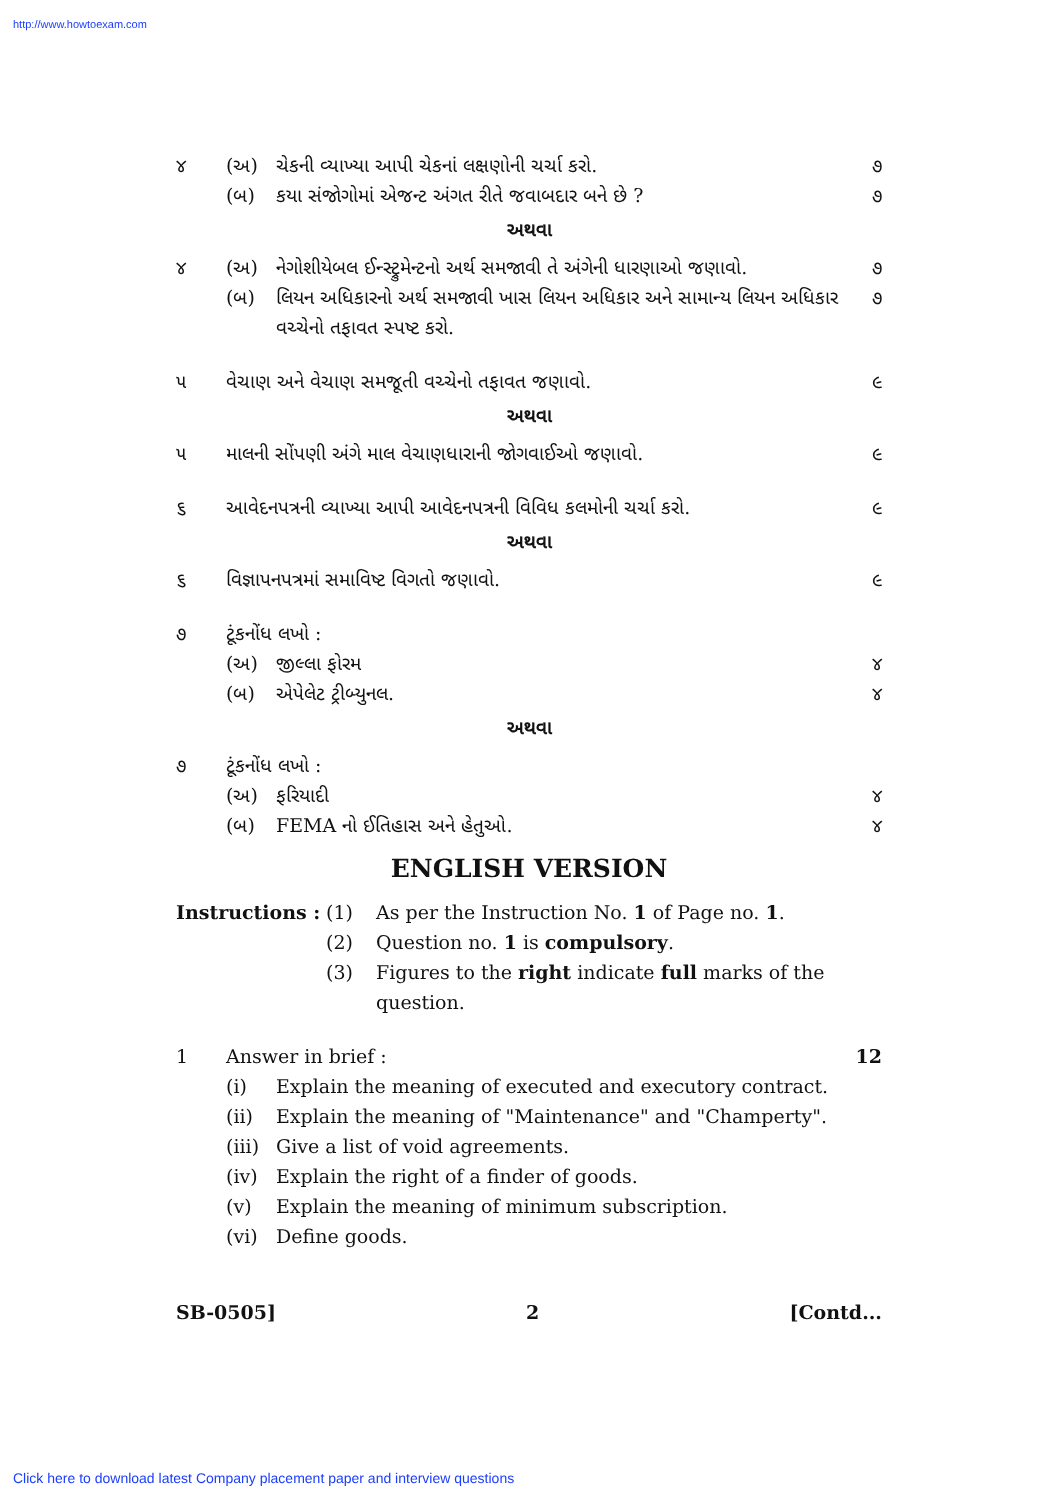http://www.howtoexam.com
૪ (અ) ચેકની વ્યાખ્યા આપી ચેકનાં લક્ષણોની ચર્ચા કરો. ૭
(બ) કયા સંજોગોમાં એજન્ટ અંગત રીતે જવાબદાર બને છે ? ૭
અથવા
૪ (અ) નેગોશીયેબલ ઈન્સ્ટ્રુમેન્ટનો અર્થ સમજાવી તે અંગેની ધારણાઓ જણાવો. ૭
(બ) લિયન અધિકારનો અર્થ સમજાવી ખાસ લિયન અધિકાર અને સામાન્ય લિયન અધિકાર વચ્ચેનો તફાવત સ્પષ્ટ કરો. ૭
૫ વેચાણ અને વેચાણ સમજૂતી વચ્ચેનો તફાવત જણાવો. ૯
અથવા
૫ માલની સોંપણી અંગે માલ વેચાણધારાની જોગવાઈઓ જણાવો. ૯
૬ આવેદનપત્રની વ્યાખ્યા આપી આવેદનપત્રની વિવિધ કલમોની ચર્ચા કરો. ૯
અથવા
૬ વિજ્ઞાપનપત્રમાં સમાવિષ્ટ વિગતો જણાવો. ૯
૭ ટૂંકનોંધ લખો :
(અ) જીલ્લા ફોરમ ૪
(બ) એપેલેટ ટ્રીબ્યુનલ. ૪
અથવા
૭ ટૂંકનોંધ લખો :
(અ) ફરિયાદી ૪
(બ) FEMA નો ઈતિહાસ અને હેતુઓ. ૪
ENGLISH VERSION
Instructions : (1) As per the Instruction No. 1 of Page no. 1.
(2) Question no. 1 is compulsory.
(3) Figures to the right indicate full marks of the question.
1 Answer in brief : 12
(i) Explain the meaning of executed and executory contract.
(ii) Explain the meaning of "Maintenance" and "Champerty".
(iii) Give a list of void agreements.
(iv) Explain the right of a finder of goods.
(v) Explain the meaning of minimum subscription.
(vi) Define goods.
SB-0505] 2 [Contd...
Click here to download latest Company placement paper and interview questions